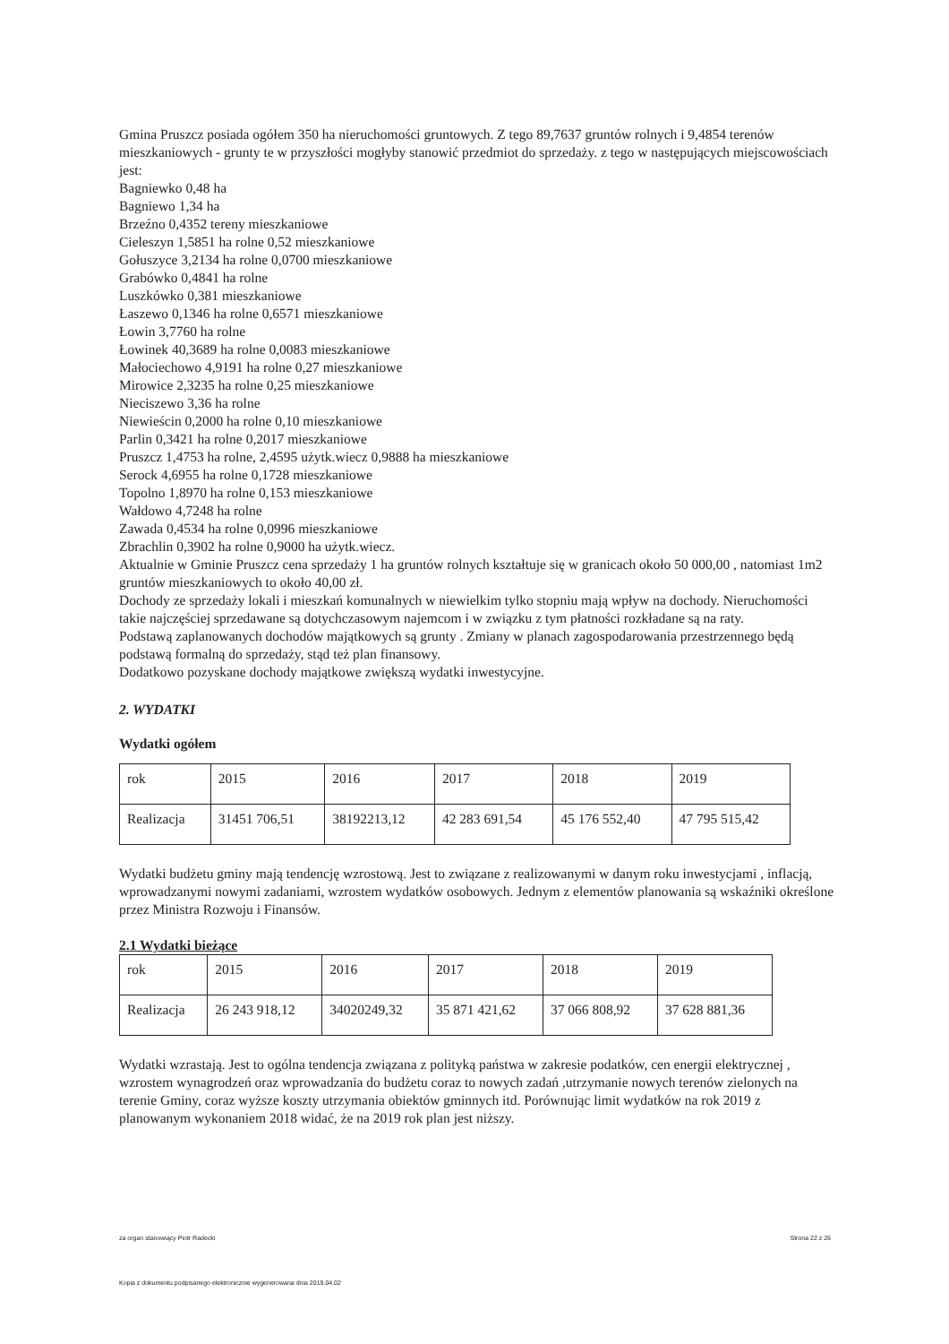Gmina Pruszcz posiada ogółem 350 ha nieruchomości gruntowych. Z tego 89,7637 gruntów rolnych i 9,4854 terenów mieszkaniowych - grunty te w przyszłości mogłyby stanowić przedmiot do sprzedaży. z tego w następujących miejscowościach jest:
Bagniewko 0,48 ha
Bagniewo 1,34 ha
Brzeźno 0,4352 tereny mieszkaniowe
Cieleszyn 1,5851 ha rolne 0,52 mieszkaniowe
Gołuszyce 3,2134 ha rolne 0,0700 mieszkaniowe
Grabówko 0,4841 ha rolne
Luszkówko 0,381 mieszkaniowe
Łaszewo 0,1346 ha rolne 0,6571 mieszkaniowe
Łowin 3,7760 ha rolne
Łowinek 40,3689 ha rolne 0,0083 mieszkaniowe
Małociechowo 4,9191 ha rolne 0,27 mieszkaniowe
Mirowice 2,3235 ha rolne 0,25 mieszkaniowe
Nieciszewo 3,36 ha rolne
Niewieścin 0,2000 ha rolne 0,10 mieszkaniowe
Parlin 0,3421 ha rolne 0,2017 mieszkaniowe
Pruszcz 1,4753 ha rolne, 2,4595 użytk.wiecz 0,9888 ha mieszkaniowe
Serock 4,6955 ha rolne 0,1728 mieszkaniowe
Topolno 1,8970 ha rolne 0,153 mieszkaniowe
Wałdowo 4,7248 ha rolne
Zawada 0,4534 ha rolne 0,0996 mieszkaniowe
Zbrachlin 0,3902 ha rolne 0,9000 ha użytk.wiecz.
Aktualnie w Gminie Pruszcz cena sprzedaży 1 ha gruntów rolnych kształtuje się w granicach około 50 000,00 , natomiast 1m2 gruntów mieszkaniowych to około 40,00 zł.
Dochody ze sprzedaży lokali i mieszkań komunalnych w niewielkim tylko stopniu mają wpływ na dochody. Nieruchomości takie najczęściej sprzedawane są dotychczasowym najemcom i w związku z tym płatności rozkładane są na raty.
Podstawą zaplanowanych dochodów majątkowych są grunty . Zmiany w planach zagospodarowania przestrzennego będą podstawą formalną do sprzedaży, stąd też plan finansowy.
Dodatkowo pozyskane dochody majątkowe zwiększą wydatki inwestycyjne.
2. WYDATKI
Wydatki ogółem
| rok | 2015 | 2016 | 2017 | 2018 | 2019 |
| Realizacja | 31451 706,51 | 38192213,12 | 42 283 691,54 | 45 176 552,40 | 47 795 515,42 |
Wydatki budżetu gminy mają tendencję wzrostową. Jest to związane z realizowanymi w danym roku inwestycjami , inflacją, wprowadzanymi nowymi zadaniami, wzrostem wydatków osobowych. Jednym z elementów planowania są wskaźniki określone przez Ministra Rozwoju i Finansów.
2.1 Wydatki bieżące
| rok | 2015 | 2016 | 2017 | 2018 | 2019 |
| Realizacja | 26 243 918,12 | 34020249,32 | 35 871 421,62 | 37 066 808,92 | 37 628 881,36 |
Wydatki wzrastają. Jest to ogólna tendencja związana z polityką państwa w zakresie podatków, cen energii elektrycznej , wzrostem wynagrodzeń oraz wprowadzania do budżetu coraz to nowych zadań ,utrzymanie nowych terenów zielonych na terenie Gminy, coraz wyższe koszty utrzymania obiektów gminnych itd. Porównując limit wydatków na rok 2019 z planowanym wykonaniem 2018 widać, że na 2019 rok plan jest niższy.
za organ stanowiący Piotr Radecki Strona 22 z 26
Kopia z dokumentu podpisanego elektronicznie wygenerowana dnia 2019.04.02